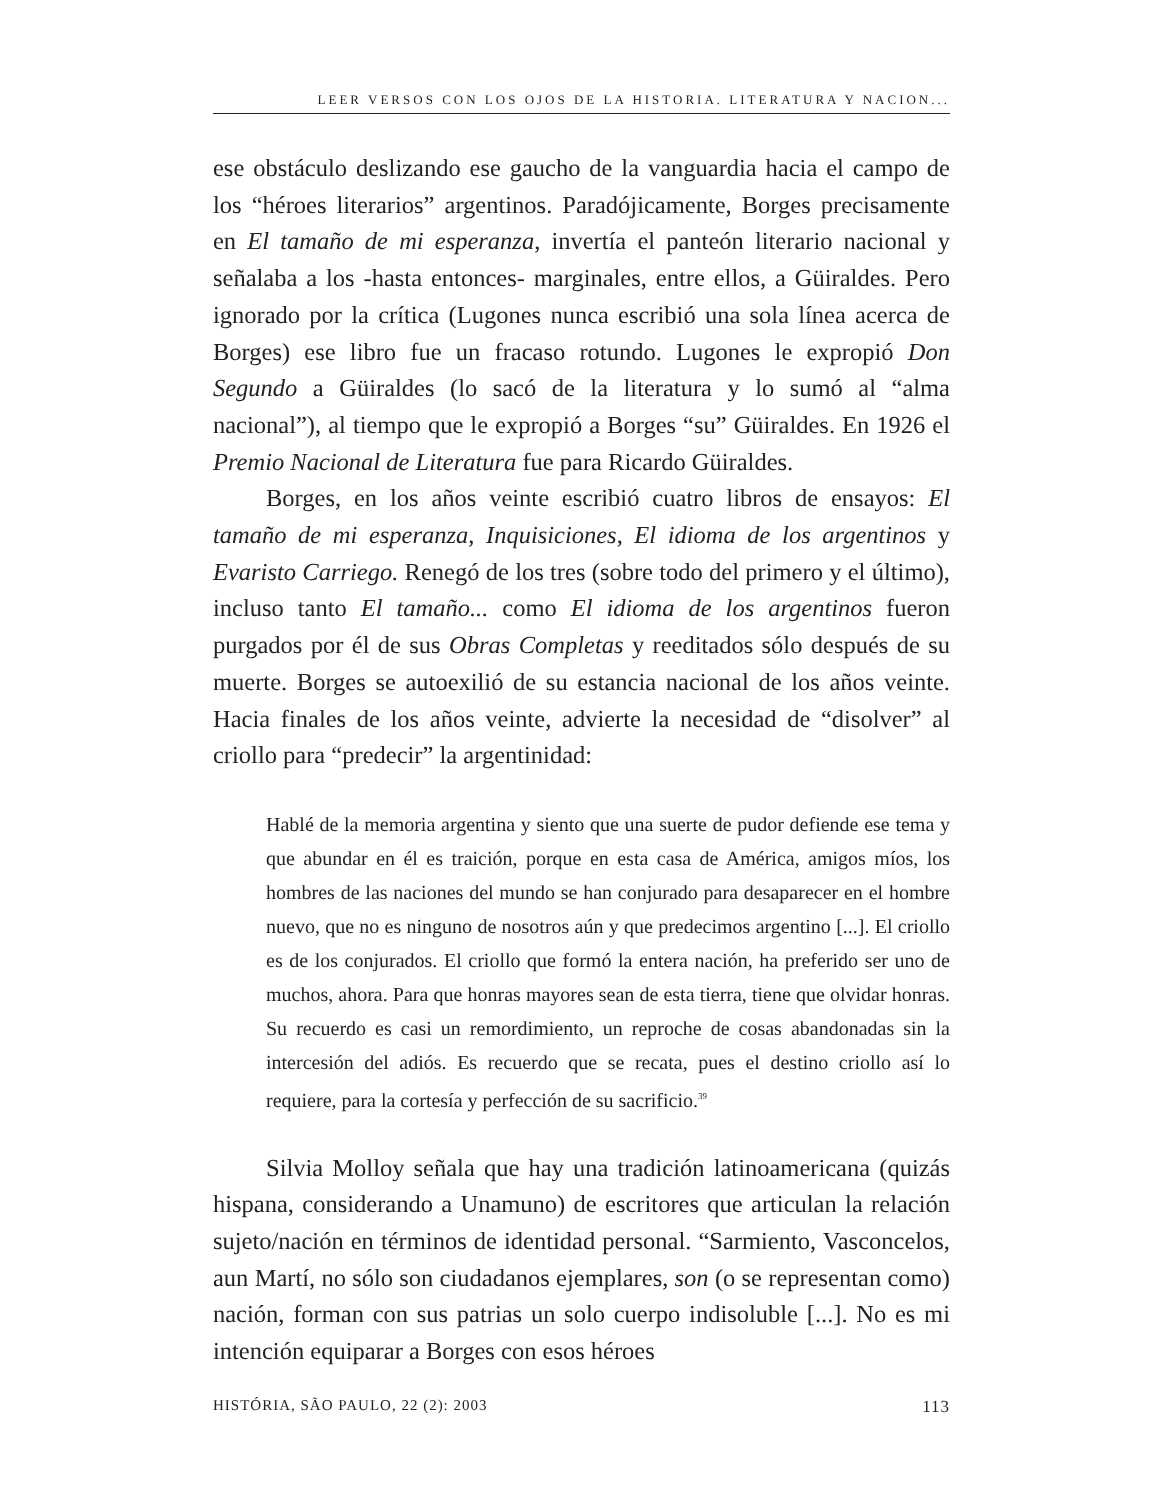LEER VERSOS CON LOS OJOS DE LA HISTORIA. LITERATURA Y NACION...
ese obstáculo deslizando ese gaucho de la vanguardia hacia el campo de los “héroes literarios” argentinos. Paradójicamente, Borges precisamente en El tamaño de mi esperanza, invertía el panteón literario nacional y señalaba a los -hasta entonces- marginales, entre ellos, a Güiraldes. Pero ignorado por la crítica (Lugones nunca escribió una sola línea acerca de Borges) ese libro fue un fracaso rotundo. Lugones le expropió Don Segundo a Güiraldes (lo sacó de la literatura y lo sumó al “alma nacional”), al tiempo que le expropió a Borges “su” Güiraldes. En 1926 el Premio Nacional de Literatura fue para Ricardo Güiraldes.
Borges, en los años veinte escribió cuatro libros de ensayos: El tamaño de mi esperanza, Inquisiciones, El idioma de los argentinos y Evaristo Carriego. Renegó de los tres (sobre todo del primero y el último), incluso tanto El tamaño... como El idioma de los argentinos fueron purgados por él de sus Obras Completas y reeditados sólo después de su muerte. Borges se autoexilió de su estancia nacional de los años veinte. Hacia finales de los años veinte, advierte la necesidad de “disolver” al criollo para “predecir” la argentinidad:
Hablé de la memoria argentina y siento que una suerte de pudor defiende ese tema y que abundar en él es traición, porque en esta casa de América, amigos míos, los hombres de las naciones del mundo se han conjurado para desaparecer en el hombre nuevo, que no es ninguno de nosotros aún y que predecimos argentino [...]. El criollo es de los conjurados. El criollo que formó la entera nación, ha preferido ser uno de muchos, ahora. Para que honras mayores sean de esta tierra, tiene que olvidar honras. Su recuerdo es casi un remordimiento, un reproche de cosas abandonadas sin la intercesión del adiós. Es recuerdo que se recata, pues el destino criollo así lo requiere, para la cortesía y perfección de su sacrificio.<sup>39</sup>
Silvia Molloy señala que hay una tradición latinoamericana (quizás hispana, considerando a Unamuno) de escritores que articulan la relación sujeto/nación en términos de identidad personal. “Sarmiento, Vasconcelos, aun Martí, no sólo son ciudadanos ejemplares, son (o se representan como) nación, forman con sus patrias un solo cuerpo indisoluble [...]. No es mi intención equiparar a Borges con esos héroes
HISTÓRIA, SÃO PAULO, 22 (2): 2003 113